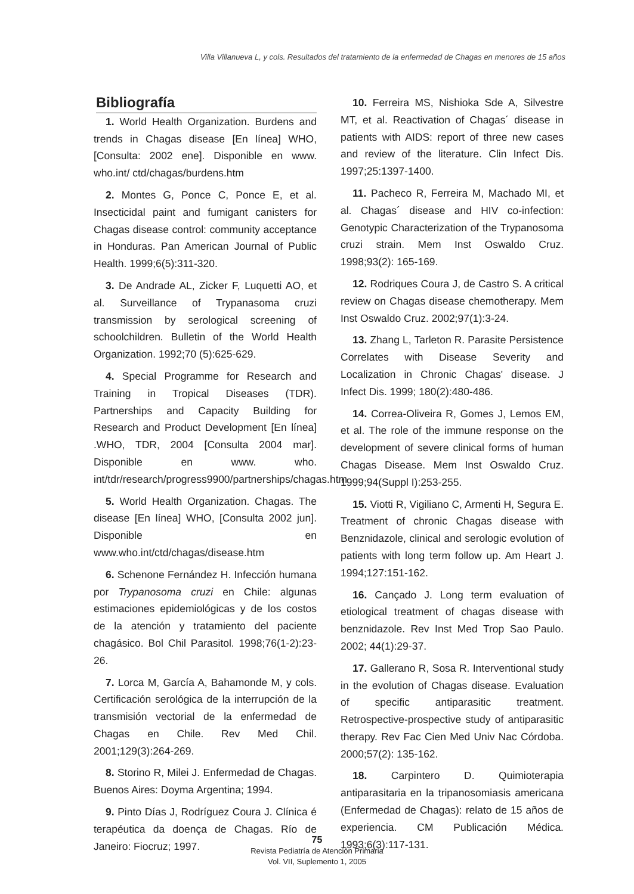Villa Villanueva L, y cols. Resultados del tratamiento de la enfermedad de Chagas en menores de 15 años
Bibliografía
1. World Health Organization. Burdens and trends in Chagas disease [En línea] WHO, [Consulta: 2002 ene]. Disponible en www. who.int/ ctd/chagas/burdens.htm
2. Montes G, Ponce C, Ponce E, et al. Insecticidal paint and fumigant canisters for Chagas disease control: community acceptance in Honduras. Pan American Journal of Public Health. 1999;6(5):311-320.
3. De Andrade AL, Zicker F, Luquetti AO, et al. Surveillance of Trypanasoma cruzi transmission by serological screening of schoolchildren. Bulletin of the World Health Organization. 1992;70 (5):625-629.
4. Special Programme for Research and Training in Tropical Diseases (TDR). Partnerships and Capacity Building for Research and Product Development [En línea] .WHO, TDR, 2004 [Consulta 2004 mar]. Disponible en www. who. int/tdr/research/progress9900/partnerships/chagas.htm
5. World Health Organization. Chagas. The disease [En línea] WHO, [Consulta 2002 jun]. Disponible en www.who.int/ctd/chagas/disease.htm
6. Schenone Fernández H. Infección humana por Trypanosoma cruzi en Chile: algunas estimaciones epidemiológicas y de los costos de la atención y tratamiento del paciente chagásico. Bol Chil Parasitol. 1998;76(1-2):23-26.
7. Lorca M, García A, Bahamonde M, y cols. Certificación serológica de la interrupción de la transmisión vectorial de la enfermedad de Chagas en Chile. Rev Med Chil. 2001;129(3):264-269.
8. Storino R, Milei J. Enfermedad de Chagas. Buenos Aires: Doyma Argentina; 1994.
9. Pinto Días J, Rodríguez Coura J. Clínica é terapéutica da doença de Chagas. Río de Janeiro: Fiocruz; 1997.
10. Ferreira MS, Nishioka Sde A, Silvestre MT, et al. Reactivation of Chagas´ disease in patients with AIDS: report of three new cases and review of the literature. Clin Infect Dis. 1997;25:1397-1400.
11. Pacheco R, Ferreira M, Machado MI, et al. Chagas´ disease and HIV co-infection: Genotypic Characterization of the Trypanosoma cruzi strain. Mem Inst Oswaldo Cruz. 1998;93(2): 165-169.
12. Rodriques Coura J, de Castro S. A critical review on Chagas disease chemotherapy. Mem Inst Oswaldo Cruz. 2002;97(1):3-24.
13. Zhang L, Tarleton R. Parasite Persistence Correlates with Disease Severity and Localization in Chronic Chagas' disease. J Infect Dis. 1999; 180(2):480-486.
14. Correa-Oliveira R, Gomes J, Lemos EM, et al. The role of the immune response on the development of severe clinical forms of human Chagas Disease. Mem Inst Oswaldo Cruz. 1999;94(Suppl I):253-255.
15. Viotti R, Vigiliano C, Armenti H, Segura E. Treatment of chronic Chagas disease with Benznidazole, clinical and serologic evolution of patients with long term follow up. Am Heart J. 1994;127:151-162.
16. Cançado J. Long term evaluation of etiological treatment of chagas disease with benznidazole. Rev Inst Med Trop Sao Paulo. 2002; 44(1):29-37.
17. Gallerano R, Sosa R. Interventional study in the evolution of Chagas disease. Evaluation of specific antiparasitic treatment. Retrospective-prospective study of antiparasitic therapy. Rev Fac Cien Med Univ Nac Córdoba. 2000;57(2): 135-162.
18. Carpintero D. Quimioterapia antiparasitaria en la tripanosomiasis americana (Enfermedad de Chagas): relato de 15 años de experiencia. CM Publicación Médica. 1993;6(3):117-131.
75
Revista Pediatría de Atención Primaria
Vol. VII, Suplemento 1, 2005